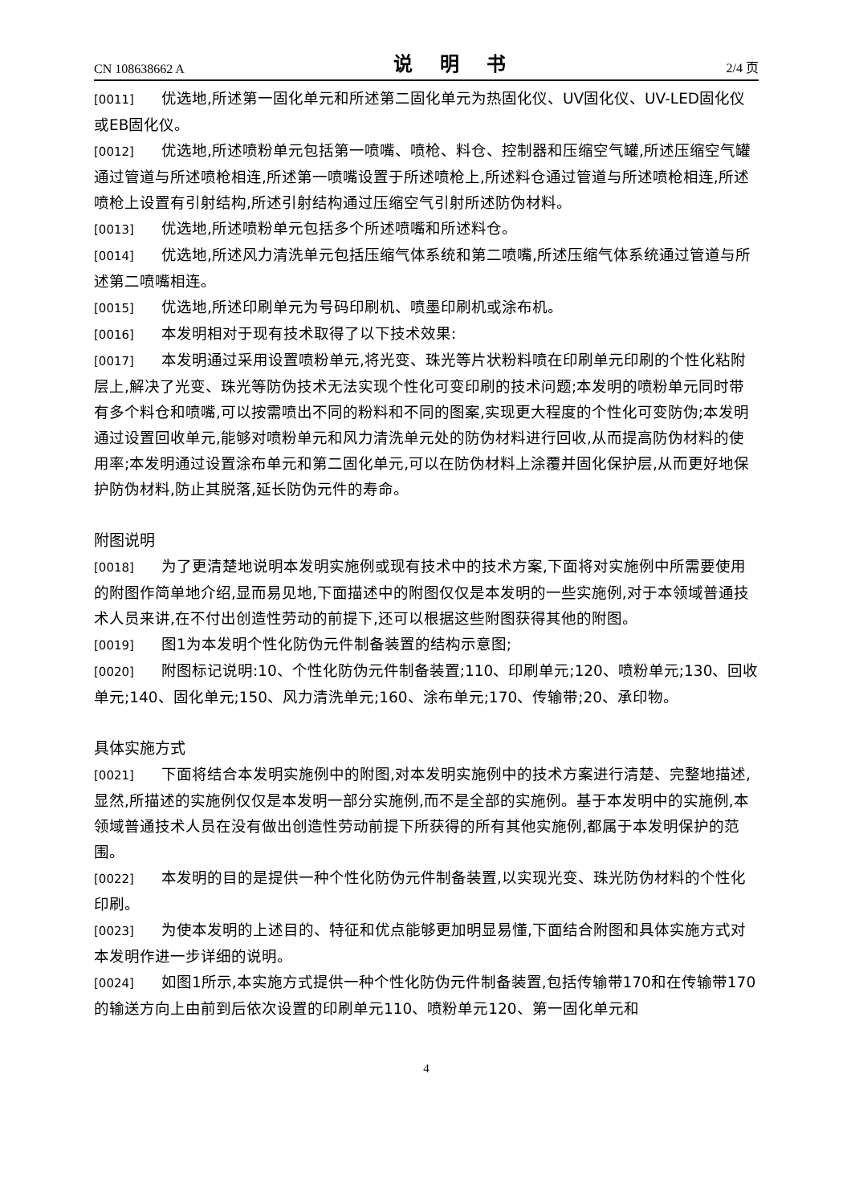CN 108638662 A 说 明 书 2/4 页
[0011] 优选地,所述第一固化单元和所述第二固化单元为热固化仪、UV固化仪、UV-LED固化仪或EB固化仪。
[0012] 优选地,所述喷粉单元包括第一喷嘴、喷枪、料仓、控制器和压缩空气罐,所述压缩空气罐通过管道与所述喷枪相连,所述第一喷嘴设置于所述喷枪上,所述料仓通过管道与所述喷枪相连,所述喷枪上设置有引射结构,所述引射结构通过压缩空气引射所述防伪材料。
[0013] 优选地,所述喷粉单元包括多个所述喷嘴和所述料仓。
[0014] 优选地,所述风力清洗单元包括压缩气体系统和第二喷嘴,所述压缩气体系统通过管道与所述第二喷嘴相连。
[0015] 优选地,所述印刷单元为号码印刷机、喷墨印刷机或涂布机。
[0016] 本发明相对于现有技术取得了以下技术效果:
[0017] 本发明通过采用设置喷粉单元,将光变、珠光等片状粉料喷在印刷单元印刷的个性化粘附层上,解决了光变、珠光等防伪技术无法实现个性化可变印刷的技术问题;本发明的喷粉单元同时带有多个料仓和喷嘴,可以按需喷出不同的粉料和不同的图案,实现更大程度的个性化可变防伪;本发明通过设置回收单元,能够对喷粉单元和风力清洗单元处的防伪材料进行回收,从而提高防伪材料的使用率;本发明通过设置涂布单元和第二固化单元,可以在防伪材料上涂覆并固化保护层,从而更好地保护防伪材料,防止其脱落,延长防伪元件的寿命。
附图说明
[0018] 为了更清楚地说明本发明实施例或现有技术中的技术方案,下面将对实施例中所需要使用的附图作简单地介绍,显而易见地,下面描述中的附图仅仅是本发明的一些实施例,对于本领域普通技术人员来讲,在不付出创造性劳动的前提下,还可以根据这些附图获得其他的附图。
[0019] 图1为本发明个性化防伪元件制备装置的结构示意图;
[0020] 附图标记说明:10、个性化防伪元件制备装置;110、印刷单元;120、喷粉单元;130、回收单元;140、固化单元;150、风力清洗单元;160、涂布单元;170、传输带;20、承印物。
具体实施方式
[0021] 下面将结合本发明实施例中的附图,对本发明实施例中的技术方案进行清楚、完整地描述,显然,所描述的实施例仅仅是本发明一部分实施例,而不是全部的实施例。基于本发明中的实施例,本领域普通技术人员在没有做出创造性劳动前提下所获得的所有其他实施例,都属于本发明保护的范围。
[0022] 本发明的目的是提供一种个性化防伪元件制备装置,以实现光变、珠光防伪材料的个性化印刷。
[0023] 为使本发明的上述目的、特征和优点能够更加明显易懂,下面结合附图和具体实施方式对本发明作进一步详细的说明。
[0024] 如图1所示,本实施方式提供一种个性化防伪元件制备装置,包括传输带170和在传输带170的输送方向上由前到后依次设置的印刷单元110、喷粉单元120、第一固化单元和
4